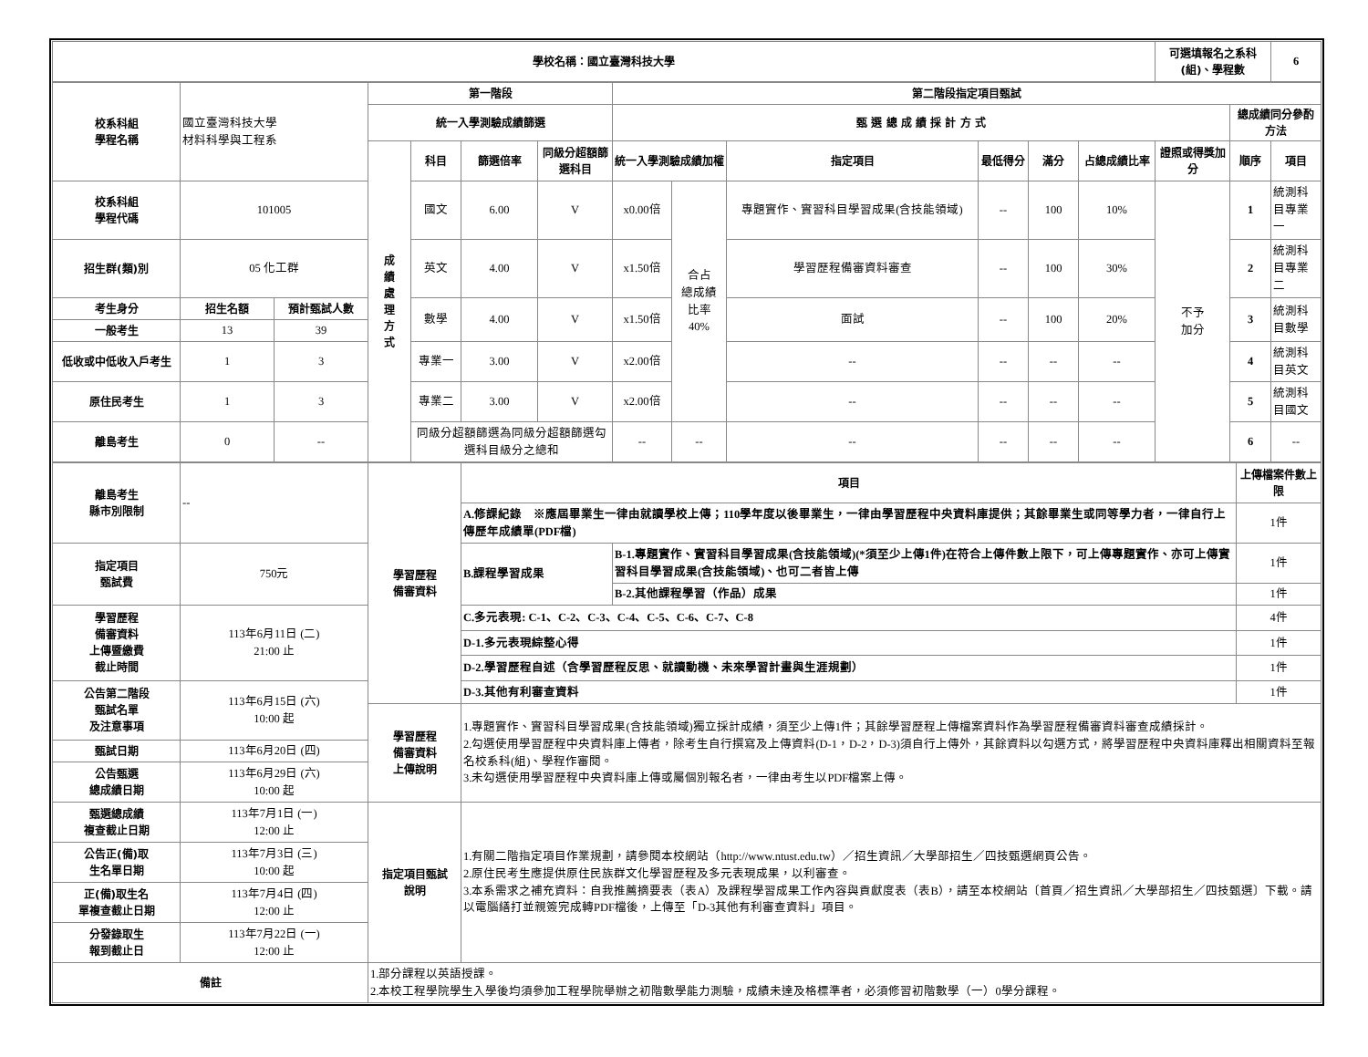| 學校名稱：國立臺灣科技大學 | 可選填報名之系科(組)、學程數 | 6 |
| 校系科組 學程名稱 | 國立臺灣科技大學 材料科學與工程系 | | 第一階段 | | | | 第二階段指定項目甄試 | | | | | | | | |
| | | | 統一入學測驗成績篩選 | | | | 甄 選 總 成 績 採 計 方 式 | | | | | | | 總成績同分參酌方法 | |
| | | | 成績處理方式 | 科目 | 篩選倍率 | 同級分超額篩選科目 | 統一入學測驗成績加權 | | 指定項目 | 最低得分 | 滿分 | 占總成績比率 | 證照或得獎加分 | 順序 | 項目 |
| 校系科組 學程代碼 | 101005 | | | 國文 | 6.00 | V | x0.00倍 | 合占 總成績 比率 40% | 專題實作、實習科目學習成果(含技能領域) | -- | 100 | 10% | 不予 加分 | 1 | 統測科目專業一 |
| 招生群(類)別 | 05 化工群 | | | 英文 | 4.00 | V | x1.50倍 | | 學習歷程備審資料審查 | -- | 100 | 30% | | 2 | 統測科目專業二 |
| 考生身分 | 招生名額 | 預計甄試人數 | | 數學 | 4.00 | V | x1.50倍 | | 面試 | -- | 100 | 20% | | 3 | 統測科目數學 |
| 一般考生 | 13 | 39 | | | | | | | | | | | | | |
| 低收或中低收入戶考生 | 1 | 3 | | 專業一 | 3.00 | V | x2.00倍 | | -- | -- | -- | -- | | 4 | 統測科目英文 |
| 原住民考生 | 1 | 3 | | 專業二 | 3.00 | V | x2.00倍 | | -- | -- | -- | -- | | 5 | 統測科目國文 |
| 離島考生 | 0 | -- | | 同級分超額篩選為同級分超額篩選勾選科目級分之總和 | | | -- | -- | -- | -- | -- | -- | | 6 | -- |
| 離島考生 縣市別限制 | -- | 學習歷程 備審資料 | 項目 | | 上傳檔案件數上限 |
| | | | A.修課紀錄 ※應屆畢業生一律由就讀學校上傳；110學年度以後畢業生，一律由學習歷程中央資料庫提供；其餘畢業生或同等學力者，一律自行上傳歷年成績單(PDF檔) | | 1件 |
| 指定項目 甄試費 | 750元 | | B.課程學習成果 | B-1.專題實作、實習科目學習成果(含技能領域)(*須至少上傳1件)在符合上傳件數上限下，可上傳專題實作、亦可上傳實習科目學習成果(含技能領域)、也可二者皆上傳 | 1件 |
| | | | | B-2.其他課程學習（作品）成果 | 1件 |
| 學習歷程 備審資料 上傳暨繳費 截止時間 | 113年6月11日 (二) 21:00 止 | | C.多元表現: C-1、C-2、C-3、C-4、C-5、C-6、C-7、C-8 | | 4件 |
| | | | D-1.多元表現綜整心得 | | 1件 |
| | | | D-2.學習歷程自述（含學習歷程反思、就讀動機、未來學習計畫與生涯規劃） | | 1件 |
| 公告第二階段 甄試名單 及注意事項 | 113年6月15日 (六) 10:00 起 | | D-3.其他有利審查資料 | | 1件 |
| | | 學習歷程 備審資料 上傳說明 | 1.專題實作、實習科目學習成果(含技能領域)獨立採計成績，須至少上傳1件；其餘學習歷程上傳檔案資料作為學習歷程備審資料審查成績採計。 2.勾選使用學習歷程中央資料庫上傳者，除考生自行撰寫及上傳資料(D-1，D-2，D-3)須自行上傳外，其餘資料以勾選方式，將學習歷程中央資料庫釋出相關資料至報名校系科(組)、學程作審閱。 3.未勾選使用學習歷程中央資料庫上傳或屬個別報名者，一律由考生以PDF檔案上傳。 | | |
| 甄試日期 | 113年6月20日 (四) | | | | |
| 公告甄選 總成績日期 | 113年6月29日 (六) 10:00 起 | | | | |
| 甄選總成績 複查截止日期 | 113年7月1日 (一) 12:00 止 | 指定項目甄試 說明 | 1.有關二階指定項目作業規劃，請參閱本校網站（http://www.ntust.edu.tw）／招生資訊／大學部招生／四技甄選網頁公告。 2.原住民考生應提供原住民族群文化學習歷程及多元表現成果，以利審查。 3.本系需求之補充資料：自我推薦摘要表（表A）及課程學習成果工作內容與貢獻度表（表B），請至本校網站〔首頁／招生資訊／大學部招生／四技甄選〕下載。請以電腦繕打並親簽完成轉PDF檔後，上傳至「D-3其他有利審查資料」項目。 | | |
| 公告正(備)取 生名單日期 | 113年7月3日 (三) 10:00 起 | | | | |
| 正(備)取生名 單複查截止日期 | 113年7月4日 (四) 12:00 止 | | | | |
| 分發錄取生 報到截止日 | 113年7月22日 (一) 12:00 止 | | | | |
| 備註 | | 1.部分課程以英語授課。 2.本校工程學院學生入學後均須參加工程學院舉辦之初階數學能力測驗，成績未達及格標準者，必須修習初階數學（一）0學分課程。 | | | |